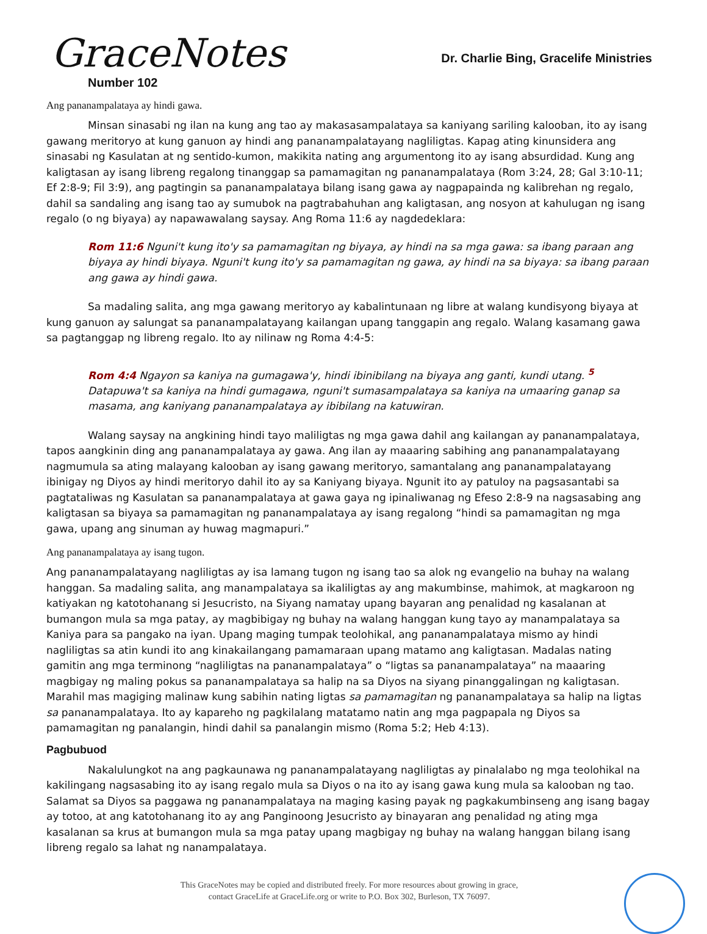GraceNotes
Number 102
Dr. Charlie Bing, Gracelife Ministries
Ang pananampalataya ay hindi gawa.
Minsan sinasabi ng ilan na kung ang tao ay makasasampalataya sa kaniyang sariling kalooban, ito ay isang gawang meritoryo at kung ganuon ay hindi ang pananampalatayang nagliligtas. Kapag ating kinunsidera ang sinasabi ng Kasulatan at ng sentido-kumon, makikita nating ang argumentong ito ay isang absurdidad. Kung ang kaligtasan ay isang libreng regalong tinanggap sa pamamagitan ng pananampalataya (Rom 3:24, 28; Gal 3:10-11; Ef 2:8-9; Fil 3:9), ang pagtingin sa pananampalataya bilang isang gawa ay nagpapainda ng kalibrehan ng regalo, dahil sa sandaling ang isang tao ay sumubok na pagtrabahuhan ang kaligtasan, ang nosyon at kahulugan ng isang regalo (o ng biyaya) ay napawawalang saysay. Ang Roma 11:6 ay nagdedeklara:
Rom 11:6 Nguni't kung ito'y sa pamamagitan ng biyaya, ay hindi na sa mga gawa: sa ibang paraan ang biyaya ay hindi biyaya. Nguni't kung ito'y sa pamamagitan ng gawa, ay hindi na sa biyaya: sa ibang paraan ang gawa ay hindi gawa.
Sa madaling salita, ang mga gawang meritoryo ay kabalintunaan ng libre at walang kundisyong biyaya at kung ganuon ay salungat sa pananampalatayang kailangan upang tanggapin ang regalo. Walang kasamang gawa sa pagtanggap ng libreng regalo. Ito ay nilinaw ng Roma 4:4-5:
Rom 4:4 Ngayon sa kaniya na gumagawa'y, hindi ibinibilang na biyaya ang ganti, kundi utang. <sup>5</sup> Datapuwa't sa kaniya na hindi gumagawa, nguni't sumasampalataya sa kaniya na umaaring ganap sa masama, ang kaniyang pananampalataya ay ibibilang na katuwiran.
Walang saysay na angkining hindi tayo maliligtas ng mga gawa dahil ang kailangan ay pananampalataya, tapos aangkinin ding ang pananampalataya ay gawa. Ang ilan ay maaaring sabihing ang pananampalatayang nagmumula sa ating malayang kalooban ay isang gawang meritoryo, samantalang ang pananampalatayang ibinigay ng Diyos ay hindi meritoryo dahil ito ay sa Kaniyang biyaya. Ngunit ito ay patuloy na pagsasantabi sa pagtataliwas ng Kasulatan sa pananampalataya at gawa gaya ng ipinaliwanag ng Efeso 2:8-9 na nagsasabing ang kaligtasan sa biyaya sa pamamagitan ng pananampalataya ay isang regalong “hindi sa pamamagitan ng mga gawa, upang ang sinuman ay huwag magmapuri.”
Ang pananampalataya ay isang tugon.
Ang pananampalatayang nagliligtas ay isa lamang tugon ng isang tao sa alok ng evangelio na buhay na walang hanggan. Sa madaling salita, ang manampalataya sa ikaliligtas ay ang makumbinse, mahimok, at magkaroon ng katiyakan ng katotohanang si Jesucristo, na Siyang namatay upang bayaran ang penalidad ng kasalanan at bumangon mula sa mga patay, ay magbibigay ng buhay na walang hanggan kung tayo ay manampalataya sa Kaniya para sa pangako na iyan. Upang maging tumpak teolohikal, ang pananampalataya mismo ay hindi nagliligtas sa atin kundi ito ang kinakailangang pamamaraan upang matamo ang kaligtasan. Madalas nating gamitin ang mga terminong “nagliligtas na pananampalataya” o “ligtas sa pananampalataya” na maaaring magbigay ng maling pokus sa pananampalataya sa halip na sa Diyos na siyang pinanggalingan ng kaligtasan. Marahil mas magiging malinaw kung sabihin nating ligtas sa pamamagitan ng pananampalataya sa halip na ligtas sa pananampalataya. Ito ay kapareho ng pagkilalang matatamo natin ang mga pagpapala ng Diyos sa pamamagitan ng panalangin, hindi dahil sa panalangin mismo (Roma 5:2; Heb 4:13).
Pagbubuod
Nakalulungkot na ang pagkaunawa ng pananampalatayang nagliligtas ay pinalalabo ng mga teolohikal na kakilingang nagsasabing ito ay isang regalo mula sa Diyos o na ito ay isang gawa kung mula sa kalooban ng tao. Salamat sa Diyos sa paggawa ng pananampalataya na maging kasing payak ng pagkakumbinseng ang isang bagay ay totoo, at ang katotohanang ito ay ang Panginoong Jesucristo ay binayaran ang penalidad ng ating mga kasalanan sa krus at bumangon mula sa mga patay upang magbigay ng buhay na walang hanggan bilang isang libreng regalo sa lahat ng nanampalataya.
This GraceNotes may be copied and distributed freely. For more resources about growing in grace,
contact GraceLife at GraceLife.org or write to P.O. Box 302, Burleson, TX 76097.